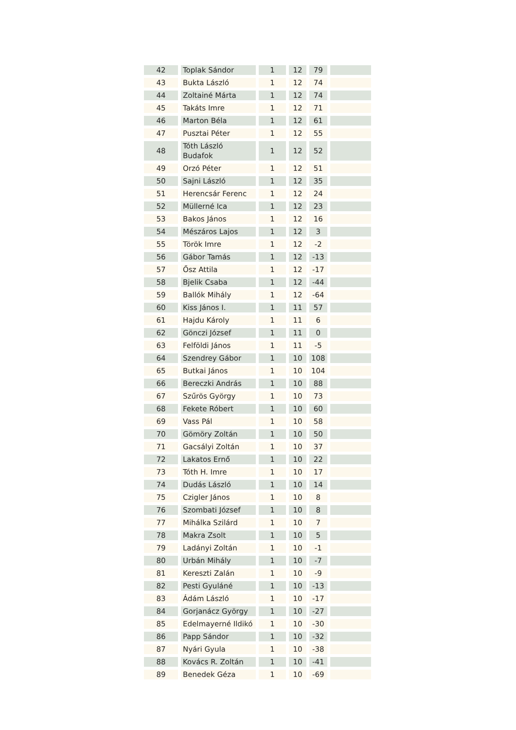| 42 | Toplak Sándor | 1 | 12 | 79 | |
| 43 | Bukta László | 1 | 12 | 74 | |
| 44 | Zoltainé Márta | 1 | 12 | 74 | |
| 45 | Takáts Imre | 1 | 12 | 71 | |
| 46 | Marton Béla | 1 | 12 | 61 | |
| 47 | Pusztai Péter | 1 | 12 | 55 | |
| 48 | Tóth László Budafok | 1 | 12 | 52 | |
| 49 | Orzó Péter | 1 | 12 | 51 | |
| 50 | Sajni László | 1 | 12 | 35 | |
| 51 | Herencsár Ferenc | 1 | 12 | 24 | |
| 52 | Müllerné Ica | 1 | 12 | 23 | |
| 53 | Bakos János | 1 | 12 | 16 | |
| 54 | Mészáros Lajos | 1 | 12 | 3 | |
| 55 | Török Imre | 1 | 12 | -2 | |
| 56 | Gábor Tamás | 1 | 12 | -13 | |
| 57 | Ősz Attila | 1 | 12 | -17 | |
| 58 | Bjelik Csaba | 1 | 12 | -44 | |
| 59 | Ballók Mihály | 1 | 12 | -64 | |
| 60 | Kiss János I. | 1 | 11 | 57 | |
| 61 | Hajdu Károly | 1 | 11 | 6 | |
| 62 | Gönczi József | 1 | 11 | 0 | |
| 63 | Felföldi János | 1 | 11 | -5 | |
| 64 | Szendrey Gábor | 1 | 10 | 108 | |
| 65 | Butkai János | 1 | 10 | 104 | |
| 66 | Bereczki András | 1 | 10 | 88 | |
| 67 | Szűrös György | 1 | 10 | 73 | |
| 68 | Fekete Róbert | 1 | 10 | 60 | |
| 69 | Vass Pál | 1 | 10 | 58 | |
| 70 | Gömöry Zoltán | 1 | 10 | 50 | |
| 71 | Gacsályi Zoltán | 1 | 10 | 37 | |
| 72 | Lakatos Ernő | 1 | 10 | 22 | |
| 73 | Tóth H. Imre | 1 | 10 | 17 | |
| 74 | Dudás László | 1 | 10 | 14 | |
| 75 | Czigler János | 1 | 10 | 8 | |
| 76 | Szombati József | 1 | 10 | 8 | |
| 77 | Mihálka Szilárd | 1 | 10 | 7 | |
| 78 | Makra Zsolt | 1 | 10 | 5 | |
| 79 | Ladányi Zoltán | 1 | 10 | -1 | |
| 80 | Urbán Mihály | 1 | 10 | -7 | |
| 81 | Kereszti Zalán | 1 | 10 | -9 | |
| 82 | Pesti Gyuláné | 1 | 10 | -13 | |
| 83 | Ádám László | 1 | 10 | -17 | |
| 84 | Gorjanácz György | 1 | 10 | -27 | |
| 85 | Edelmayerné Ildikó | 1 | 10 | -30 | |
| 86 | Papp Sándor | 1 | 10 | -32 | |
| 87 | Nyári Gyula | 1 | 10 | -38 | |
| 88 | Kovács R. Zoltán | 1 | 10 | -41 | |
| 89 | Benedek Géza | 1 | 10 | -69 | |